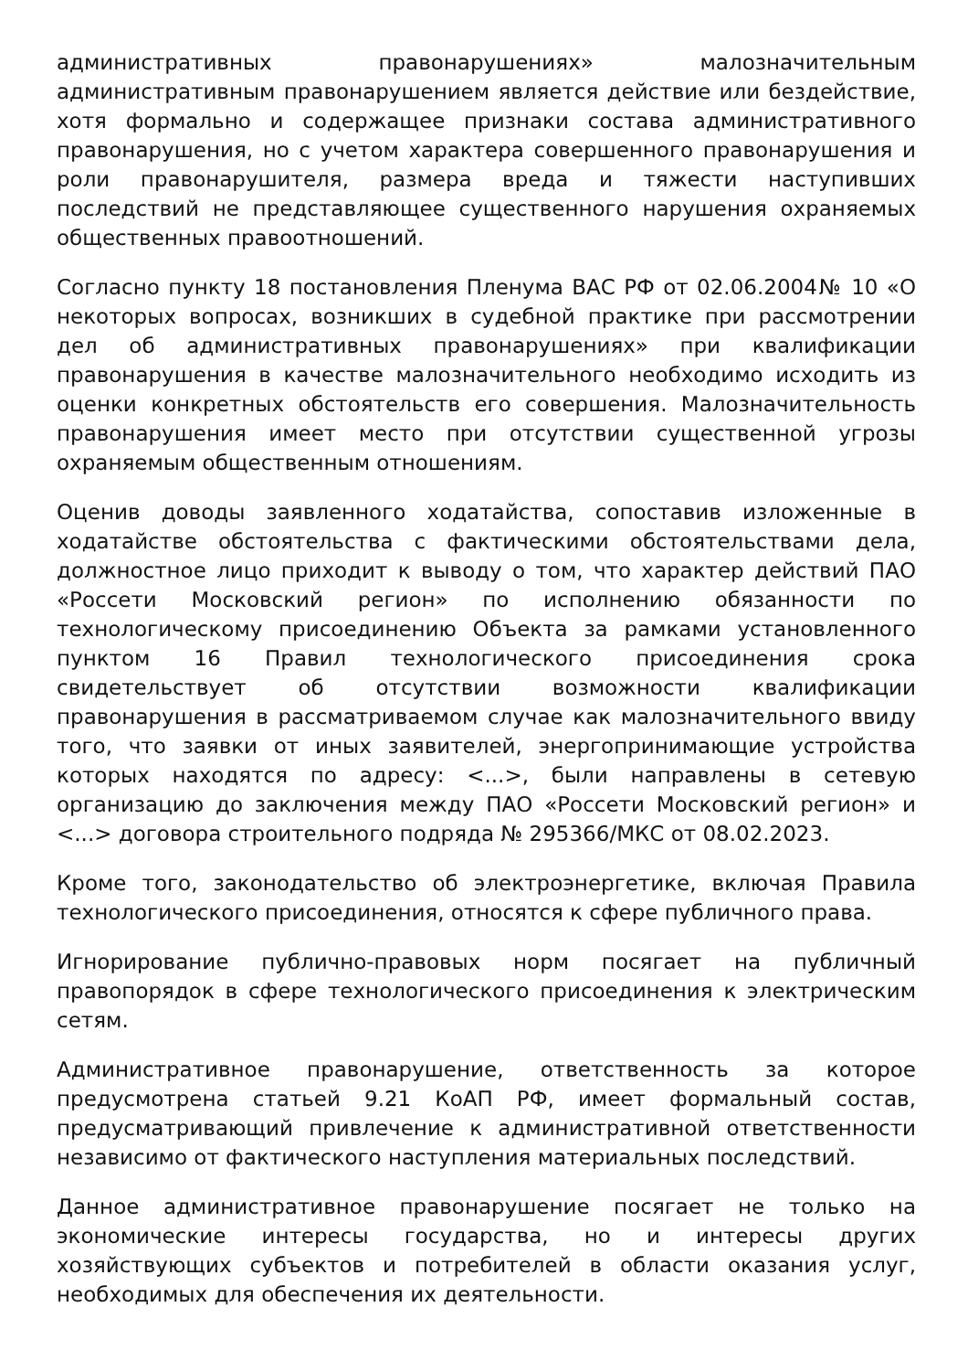административных правонарушениях» малозначительным административным правонарушением является действие или бездействие, хотя формально и содержащее признаки состава административного правонарушения, но с учетом характера совершенного правонарушения и роли правонарушителя, размера вреда и тяжести наступивших последствий не представляющее существенного нарушения охраняемых общественных правоотношений.
Согласно пункту 18 постановления Пленума ВАС РФ от 02.06.2004№ 10 «О некоторых вопросах, возникших в судебной практике при рассмотрении дел об административных правонарушениях» при квалификации правонарушения в качестве малозначительного необходимо исходить из оценки конкретных обстоятельств его совершения. Малозначительность правонарушения имеет место при отсутствии существенной угрозы охраняемым общественным отношениям.
Оценив доводы заявленного ходатайства, сопоставив изложенные в ходатайстве обстоятельства с фактическими обстоятельствами дела, должностное лицо приходит к выводу о том, что характер действий ПАО «Россети Московский регион» по исполнению обязанности по технологическому присоединению Объекта за рамками установленного пунктом 16 Правил технологического присоединения срока свидетельствует об отсутствии возможности квалификации правонарушения в рассматриваемом случае как малозначительного ввиду того, что заявки от иных заявителей, энергопринимающие устройства которых находятся по адресу: <...>, были направлены в сетевую организацию до заключения между ПАО «Россети Московский регион» и <...> договора строительного подряда № 295366/МКС от 08.02.2023.
Кроме того, законодательство об электроэнергетике, включая Правила технологического присоединения, относятся к сфере публичного права.
Игнорирование публично-правовых норм посягает на публичный правопорядок в сфере технологического присоединения к электрическим сетям.
Административное правонарушение, ответственность за которое предусмотрена статьей 9.21 КоАП РФ, имеет формальный состав, предусматривающий привлечение к административной ответственности независимо от фактического наступления материальных последствий.
Данное административное правонарушение посягает не только на экономические интересы государства, но и интересы других хозяйствующих субъектов и потребителей в области оказания услуг, необходимых для обеспечения их деятельности.